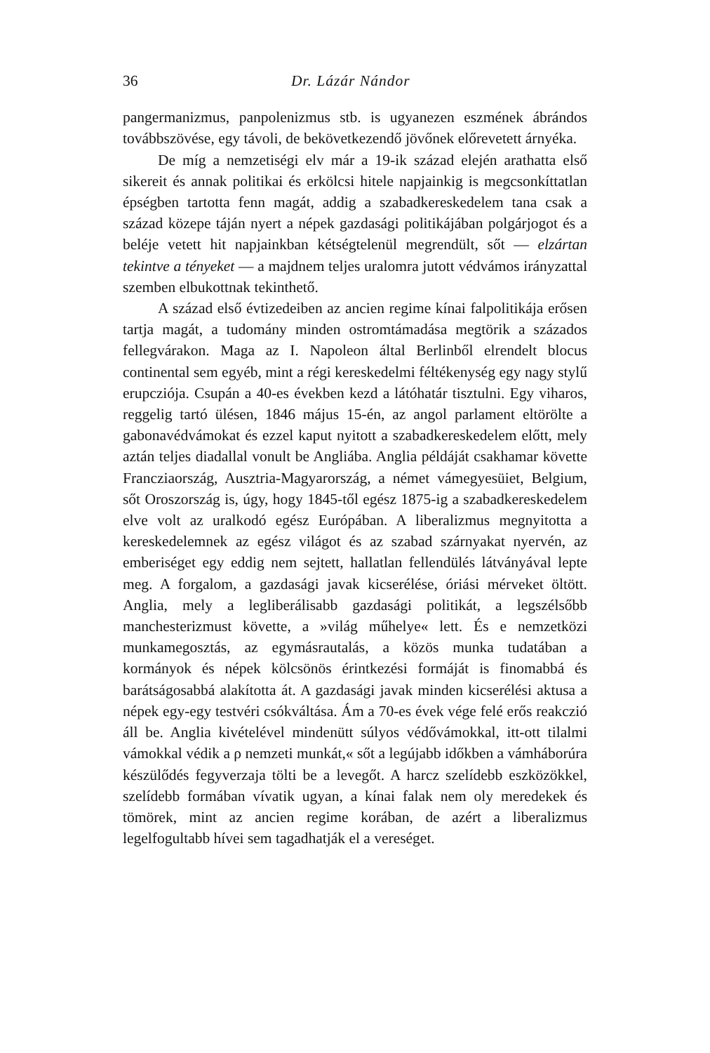36 Dr. Lázár Nándor
pangermanizmus, panpolenizmus stb. is ugyanezen eszmének ábrándos továbbszövése, egy távoli, de bekövetkezendő jövőnek előrevetett árnyéka.
De míg a nemzetiségi elv már a 19-ik század elején arathatta első sikereit és annak politikai és erkölcsi hitele napjainkig is megcsonkíttatlan épségben tartotta fenn magát, addig a szabadkereskedelem tana csak a század közepe táján nyert a népek gazdasági politikájában polgárjogot és a beléje vetett hit napjainkban kétségtelenül megrendült, sőt — elzártan tekintve a tényeket — a majdnem teljes uralomra jutott védvámos irányzattal szemben elbukottnak tekinthető.
A század első évtizedeiben az ancien regime kínai falpolitikája erősen tartja magát, a tudomány minden ostromtámadása megtörik a százados fellegvárakon. Maga az I. Napoleon által Berlinből elrendelt blocus continental sem egyéb, mint a régi kereskedelmi féltékenység egy nagy stylű erupcziója. Csupán a 40-es években kezd a látóhatár tisztulni. Egy viharos, reggelig tartó ülésen, 1846 május 15-én, az angol parlament eltörölte a gabonavédvámokat és ezzel kaput nyitott a szabadkereskedelem előtt, mely aztán teljes diadallal vonult be Angliába. Anglia példáját csakhamar követte Francziaország, Ausztria-Magyarország, a német vámegyesüiet, Belgium, sőt Oroszország is, úgy, hogy 1845-től egész 1875-ig a szabadkereskedelem elve volt az uralkodó egész Európában. A liberalizmus megnyitotta a kereskedelemnek az egész világot és az szabad szárnyakat nyervén, az emberiséget egy eddig nem sejtett, hallatlan fellendülés látványával lepte meg. A forgalom, a gazdasági javak kicserélése, óriási mérveket öltött. Anglia, mely a legliberálisabb gazdasági politikát, a legszélsőbb manchesterizmust követte, a »világ műhelye« lett. És e nemzetközi munkamegosztás, az egymásrautalás, a közös munka tudatában a kormányok és népek kölcsönös érintkezési formáját is finomabbá és barátságosabbá alakította át. A gazdasági javak minden kicserélési aktusa a népek egy-egy testvéri csókváltása. Ám a 70-es évek vége felé erős reakczió áll be. Anglia kivételével mindenütt súlyos védővámokkal, itt-ott tilalmi vámokkal védik a ρ nemzeti munkát,« sőt a legújabb időkben a vámháborúra készülődés fegyverzaja tölti be a levegőt. A harcz szelídebb eszközökkel, szelídebb formában vívatik ugyan, a kínai falak nem oly meredekek és tömörek, mint az ancien regime korában, de azért a liberalizmus legelfogultabb hívei sem tagadhatják el a vereséget.